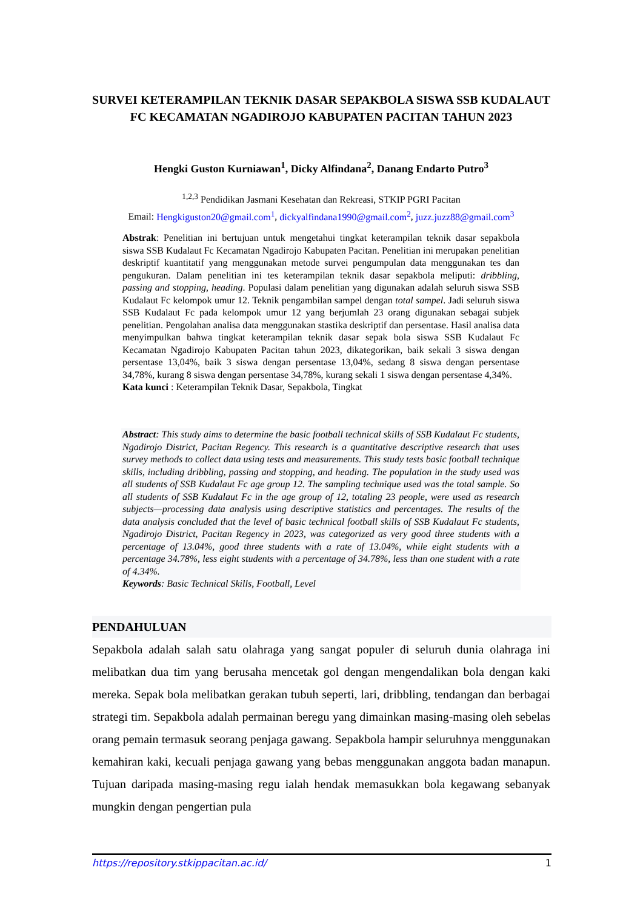SURVEI KETERAMPILAN TEKNIK DASAR SEPAKBOLA SISWA SSB KUDALAUT FC KECAMATAN NGADIROJO KABUPATEN PACITAN TAHUN 2023
Hengki Guston Kurniawan<sup>1</sup>, Dicky Alfindana<sup>2</sup>, Danang Endarto Putro<sup>3</sup>
<sup>1,2,3</sup> Pendidikan Jasmani Kesehatan dan Rekreasi, STKIP PGRI Pacitan
Email: Hengkiguston20@gmail.com<sup>1</sup>, dickyalfindana1990@gmail.com<sup>2</sup>, juzz.juzz88@gmail.com<sup>3</sup>
Abstrak: Penelitian ini bertujuan untuk mengetahui tingkat keterampilan teknik dasar sepakbola siswa SSB Kudalaut Fc Kecamatan Ngadirojo Kabupaten Pacitan. Penelitian ini merupakan penelitian deskriptif kuantitatif yang menggunakan metode survei pengumpulan data menggunakan tes dan pengukuran. Dalam penelitian ini tes keterampilan teknik dasar sepakbola meliputi: dribbling, passing and stopping, heading. Populasi dalam penelitian yang digunakan adalah seluruh siswa SSB Kudalaut Fc kelompok umur 12. Teknik pengambilan sampel dengan total sampel. Jadi seluruh siswa SSB Kudalaut Fc pada kelompok umur 12 yang berjumlah 23 orang digunakan sebagai subjek penelitian. Pengolahan analisa data menggunakan stastika deskriptif dan persentase. Hasil analisa data menyimpulkan bahwa tingkat keterampilan teknik dasar sepak bola siswa SSB Kudalaut Fc Kecamatan Ngadirojo Kabupaten Pacitan tahun 2023, dikategorikan, baik sekali 3 siswa dengan persentase 13,04%, baik 3 siswa dengan persentase 13,04%, sedang 8 siswa dengan persentase 34,78%, kurang 8 siswa dengan persentase 34,78%, kurang sekali 1 siswa dengan persentase 4,34%.
Kata kunci : Keterampilan Teknik Dasar, Sepakbola, Tingkat
Abstract: This study aims to determine the basic football technical skills of SSB Kudalaut Fc students, Ngadirojo District, Pacitan Regency. This research is a quantitative descriptive research that uses survey methods to collect data using tests and measurements. This study tests basic football technique skills, including dribbling, passing and stopping, and heading. The population in the study used was all students of SSB Kudalaut Fc age group 12. The sampling technique used was the total sample. So all students of SSB Kudalaut Fc in the age group of 12, totaling 23 people, were used as research subjects—processing data analysis using descriptive statistics and percentages. The results of the data analysis concluded that the level of basic technical football skills of SSB Kudalaut Fc students, Ngadirojo District, Pacitan Regency in 2023, was categorized as very good three students with a percentage of 13.04%, good three students with a rate of 13.04%, while eight students with a percentage 34.78%, less eight students with a percentage of 34.78%, less than one student with a rate of 4.34%.
Keywords: Basic Technical Skills, Football, Level
PENDAHULUAN
Sepakbola adalah salah satu olahraga yang sangat populer di seluruh dunia olahraga ini melibatkan dua tim yang berusaha mencetak gol dengan mengendalikan bola dengan kaki mereka. Sepak bola melibatkan gerakan tubuh seperti, lari, dribbling, tendangan dan berbagai strategi tim. Sepakbola adalah permainan beregu yang dimainkan masing-masing oleh sebelas orang pemain termasuk seorang penjaga gawang. Sepakbola hampir seluruhnya menggunakan kemahiran kaki, kecuali penjaga gawang yang bebas menggunakan anggota badan manapun. Tujuan daripada masing-masing regu ialah hendak memasukkan bola kegawang sebanyak mungkin dengan pengertian pula
https://repository.stkippacitan.ac.id/ 1